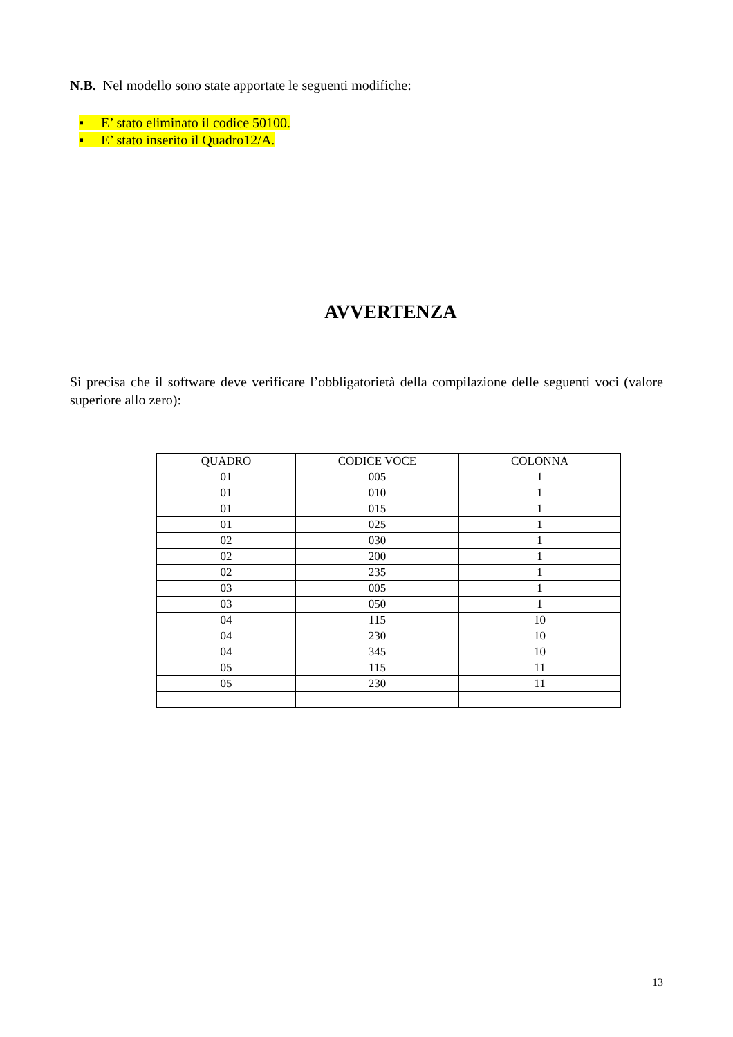N.B. Nel modello sono state apportate le seguenti modifiche:
▪ E’ stato eliminato il codice 50100.
▪ E’ stato inserito il Quadro12/A.
AVVERTENZA
Si precisa che il software deve verificare l’obbligatorietà della compilazione delle seguenti voci (valore superiore allo zero):
| QUADRO | CODICE VOCE | COLONNA |
| --- | --- | --- |
| 01 | 005 | 1 |
| 01 | 010 | 1 |
| 01 | 015 | 1 |
| 01 | 025 | 1 |
| 02 | 030 | 1 |
| 02 | 200 | 1 |
| 02 | 235 | 1 |
| 03 | 005 | 1 |
| 03 | 050 | 1 |
| 04 | 115 | 10 |
| 04 | 230 | 10 |
| 04 | 345 | 10 |
| 05 | 115 | 11 |
| 05 | 230 | 11 |
13